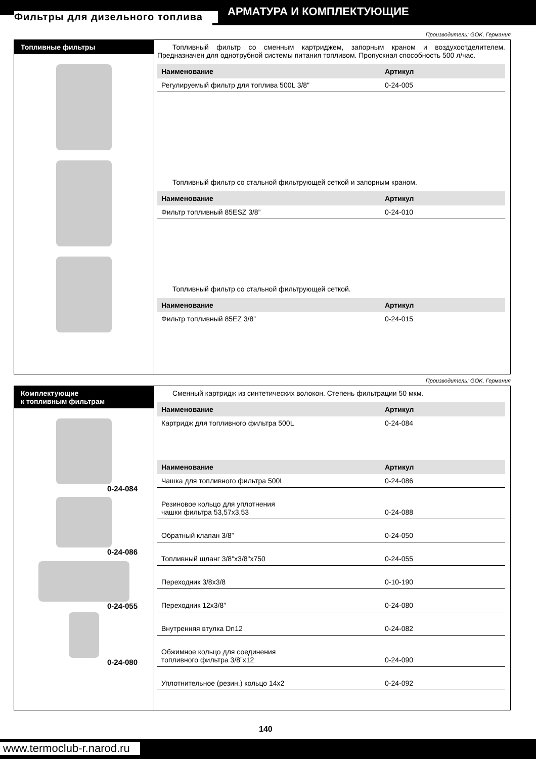Фильтры для дизельного топлива АРМАТУРА И КОМПЛЕКТУЮЩИЕ
Производитель: GOK, Германия
Топливные фильтры Топливный фильтр со сменным картриджем, запорным краном и воздухоотделителем. Предназначен для однотрубной системы питания топливом. Пропускная способность 500 л/час.
| Наименование | Артикул |
| --- | --- |
| Регулируемый фильтр для топлива 500L 3/8" | 0-24-005 |
Топливный фильтр со стальной фильтрующей сеткой и запорным краном.
| Наименование | Артикул |
| --- | --- |
| Фильтр топливный 85ESZ 3/8” | 0-24-010 |
Топливный фильтр со стальной фильтрующей сеткой.
| Наименование | Артикул |
| --- | --- |
| Фильтр топливный 85EZ 3/8” | 0-24-015 |
Производитель: GOK, Германия
Комплектующие
к топливным фильтрам
0-24-084
0-24-086
0-24-055
0-24-080
Сменный картридж из синтетических волокон. Степень фильтрации 50 мкм.
| Наименование | Артикул |
| --- | --- |
| Картридж для топливного фильтра 500L | 0-24-084 |
| Наименование | Артикул |
| --- | --- |
| Чашка для топливного фильтра 500L | 0-24-086 |
| Резиновое кольцо для уплотнения чашки фильтра 53,57x3,53 | 0-24-088 |
| Обратный клапан 3/8” | 0-24-050 |
| Топливный шланг 3/8"x3/8"x750 | 0-24-055 |
| Переходник 3/8x3/8 | 0-10-190 |
| Переходник 12x3/8” | 0-24-080 |
| Внутренняя втулка Dn12 | 0-24-082 |
| Обжимное кольцо для соединения топливного фильтра 3/8”x12 | 0-24-090 |
| Уплотнительное (резин.) кольцо 14x2 | 0-24-092 |
140
www.termoclub-r.narod.ru